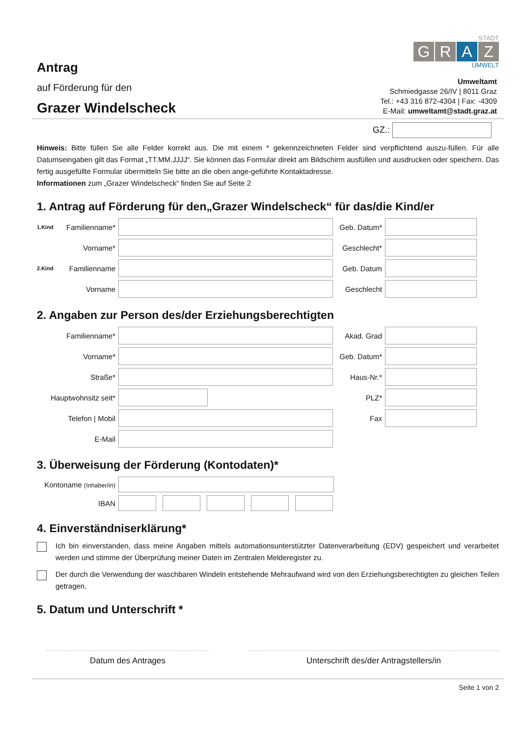Antrag
auf Förderung für den
Grazer Windelscheck
STADT
G R A Z
UMWELT
Umweltamt
Schmiedgasse 26/IV | 8011 Graz
Tel.: +43 316 872-4304 | Fax: -4309
E-Mail: umweltamt@stadt.graz.at
GZ.:
Hinweis: Bitte füllen Sie alle Felder korrekt aus. Die mit einem * gekennzeichneten Felder sind verpflichtend auszu-füllen. Für alle Datumseingaben gilt das Format „TT.MM.JJJJ“. Sie können das Formular direkt am Bildschirm ausfüllen und ausdrucken oder speichern. Das fertig ausgefüllte Formular übermitteln Sie bitte an die oben ange-geführte Kontaktadresse.
Informationen zum „Grazer Windelscheck“ finden Sie auf Seite 2
1. Antrag auf Förderung für den„Grazer Windelscheck“ für das/die Kind/er
1.Kind Familienname* Geb. Datum*
Vorname* Geschlecht*
2.Kind Familienname Geb. Datum
Vorname Geschlecht
2. Angaben zur Person des/der Erziehungsberechtigten
Familienname* Akad. Grad
Vorname* Geb. Datum*
Straße* Haus-Nr.*
Hauptwohnsitz seit* PLZ*
Telefon | Mobil Fax
E-Mail
3. Überweisung der Förderung (Kontodaten)*
Kontoname (Inhaber/in)
IBAN
4. Einverständniserklärung*
Ich bin einverstanden, dass meine Angaben mittels automationsunterstützter Datenverarbeitung (EDV) gespeichert und verarbeitet werden und stimme der Überprüfung meiner Daten im Zentralen Melderegister zu.
Der durch die Verwendung der waschbaren Windeln entstehende Mehraufwand wird von den Erziehungsberechtigten zu gleichen Teilen getragen.
5. Datum und Unterschrift *
Datum des Antrages Unterschrift des/der Antragstellers/in
Seite 1 von 2